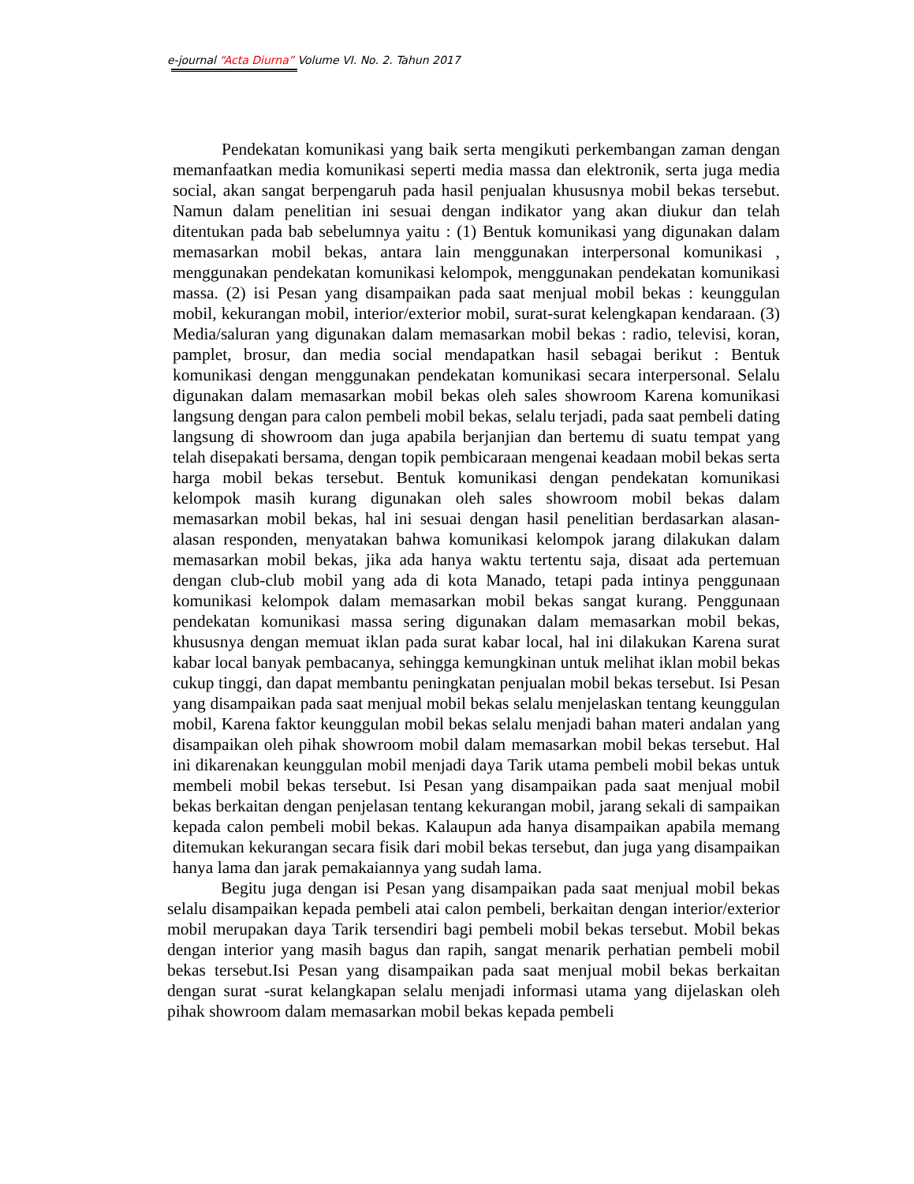e-journal “Acta Diurna” Volume VI. No. 2. Tahun 2017
Pendekatan komunikasi yang baik serta mengikuti perkembangan zaman dengan memanfaatkan media komunikasi seperti media massa dan elektronik, serta juga media social, akan sangat berpengaruh pada hasil penjualan khususnya mobil bekas tersebut. Namun dalam penelitian ini sesuai dengan indikator yang akan diukur dan telah ditentukan pada bab sebelumnya yaitu : (1) Bentuk komunikasi yang digunakan dalam memasarkan mobil bekas, antara lain menggunakan interpersonal komunikasi , menggunakan pendekatan komunikasi kelompok, menggunakan pendekatan komunikasi massa. (2) isi Pesan yang disampaikan pada saat menjual mobil bekas : keunggulan mobil, kekurangan mobil, interior/exterior mobil, surat-surat kelengkapan kendaraan. (3) Media/saluran yang digunakan dalam memasarkan mobil bekas : radio, televisi, koran, pamplet, brosur, dan media social mendapatkan hasil sebagai berikut : Bentuk komunikasi dengan menggunakan pendekatan komunikasi secara interpersonal. Selalu digunakan dalam memasarkan mobil bekas oleh sales showroom Karena komunikasi langsung dengan para calon pembeli mobil bekas, selalu terjadi, pada saat pembeli dating langsung di showroom dan juga apabila berjanjian dan bertemu di suatu tempat yang telah disepakati bersama, dengan topik pembicaraan mengenai keadaan mobil bekas serta harga mobil bekas tersebut. Bentuk komunikasi dengan pendekatan komunikasi kelompok masih kurang digunakan oleh sales showroom mobil bekas dalam memasarkan mobil bekas, hal ini sesuai dengan hasil penelitian berdasarkan alasan-alasan responden, menyatakan bahwa komunikasi kelompok jarang dilakukan dalam memasarkan mobil bekas, jika ada hanya waktu tertentu saja, disaat ada pertemuan dengan club-club mobil yang ada di kota Manado, tetapi pada intinya penggunaan komunikasi kelompok dalam memasarkan mobil bekas sangat kurang. Penggunaan pendekatan komunikasi massa sering digunakan dalam memasarkan mobil bekas, khususnya dengan memuat iklan pada surat kabar local, hal ini dilakukan Karena surat kabar local banyak pembacanya, sehingga kemungkinan untuk melihat iklan mobil bekas cukup tinggi, dan dapat membantu peningkatan penjualan mobil bekas tersebut. Isi Pesan yang disampaikan pada saat menjual mobil bekas selalu menjelaskan tentang keunggulan mobil, Karena faktor keunggulan mobil bekas selalu menjadi bahan materi andalan yang disampaikan oleh pihak showroom mobil dalam memasarkan mobil bekas tersebut. Hal ini dikarenakan keunggulan mobil menjadi daya Tarik utama pembeli mobil bekas untuk membeli mobil bekas tersebut. Isi Pesan yang disampaikan pada saat menjual mobil bekas berkaitan dengan penjelasan tentang kekurangan mobil, jarang sekali di sampaikan kepada calon pembeli mobil bekas. Kalaupun ada hanya disampaikan apabila memang ditemukan kekurangan secara fisik dari mobil bekas tersebut, dan juga yang disampaikan hanya lama dan jarak pemakaiannya yang sudah lama.
Begitu juga dengan isi Pesan yang disampaikan pada saat menjual mobil bekas selalu disampaikan kepada pembeli atai calon pembeli, berkaitan dengan interior/exterior mobil merupakan daya Tarik tersendiri bagi pembeli mobil bekas tersebut. Mobil bekas dengan interior yang masih bagus dan rapih, sangat menarik perhatian pembeli mobil bekas tersebut.Isi Pesan yang disampaikan pada saat menjual mobil bekas berkaitan dengan surat -surat kelangkapan selalu menjadi informasi utama yang dijelaskan oleh pihak showroom dalam memasarkan mobil bekas kepada pembeli